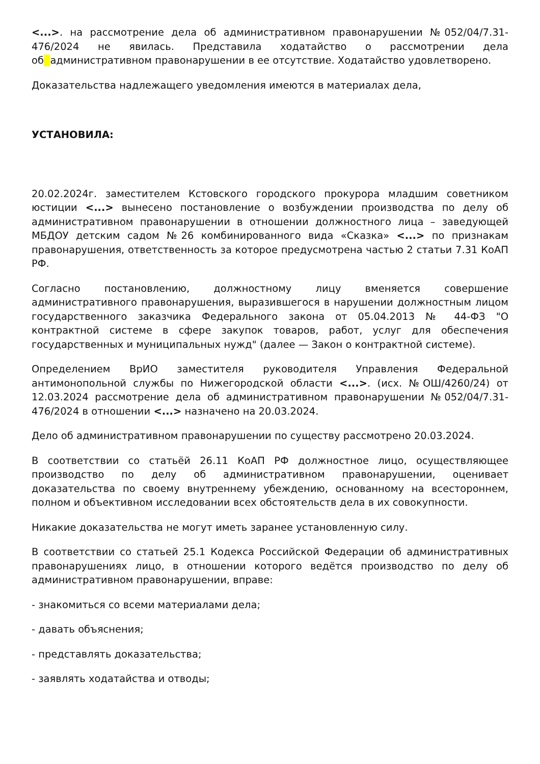<...>. на рассмотрение дела об административном правонарушении №052/04/7.31-476/2024 не явилась. Представила ходатайство о рассмотрении дела об административном правонарушении в ее отсутствие. Ходатайство удовлетворено.
Доказательства надлежащего уведомления имеются в материалах дела,
УСТАНОВИЛА:
20.02.2024г. заместителем Кстовского городского прокурора младшим советником юстиции <...> вынесено постановление о возбуждении производства по делу об административном правонарушении в отношении должностного лица – заведующей МБДОУ детским садом №26 комбинированного вида «Сказка» <...> по признакам правонарушения, ответственность за которое предусмотрена частью 2 статьи 7.31 КоАП РФ.
Согласно постановлению, должностному лицу вменяется совершение административного правонарушения, выразившегося в нарушении должностным лицом государственного заказчика Федерального закона от 05.04.2013 № 44-ФЗ "О контрактной системе в сфере закупок товаров, работ, услуг для обеспечения государственных и муниципальных нужд" (далее — Закон о контрактной системе).
Определением ВрИО заместителя руководителя Управления Федеральной антимонопольной службы по Нижегородской области <...>. (исх. №ОШ/4260/24) от 12.03.2024 рассмотрение дела об административном правонарушении №052/04/7.31-476/2024 в отношении <...> назначено на 20.03.2024.
Дело об административном правонарушении по существу рассмотрено 20.03.2024.
В соответствии со статьёй 26.11 КоАП РФ должностное лицо, осуществляющее производство по делу об административном правонарушении, оценивает доказательства по своему внутреннему убеждению, основанному на всестороннем, полном и объективном исследовании всех обстоятельств дела в их совокупности.
Никакие доказательства не могут иметь заранее установленную силу.
В соответствии со статьей 25.1 Кодекса Российской Федерации об административных правонарушениях лицо, в отношении которого ведётся производство по делу об административном правонарушении, вправе:
- знакомиться со всеми материалами дела;
- давать объяснения;
- представлять доказательства;
- заявлять ходатайства и отводы;